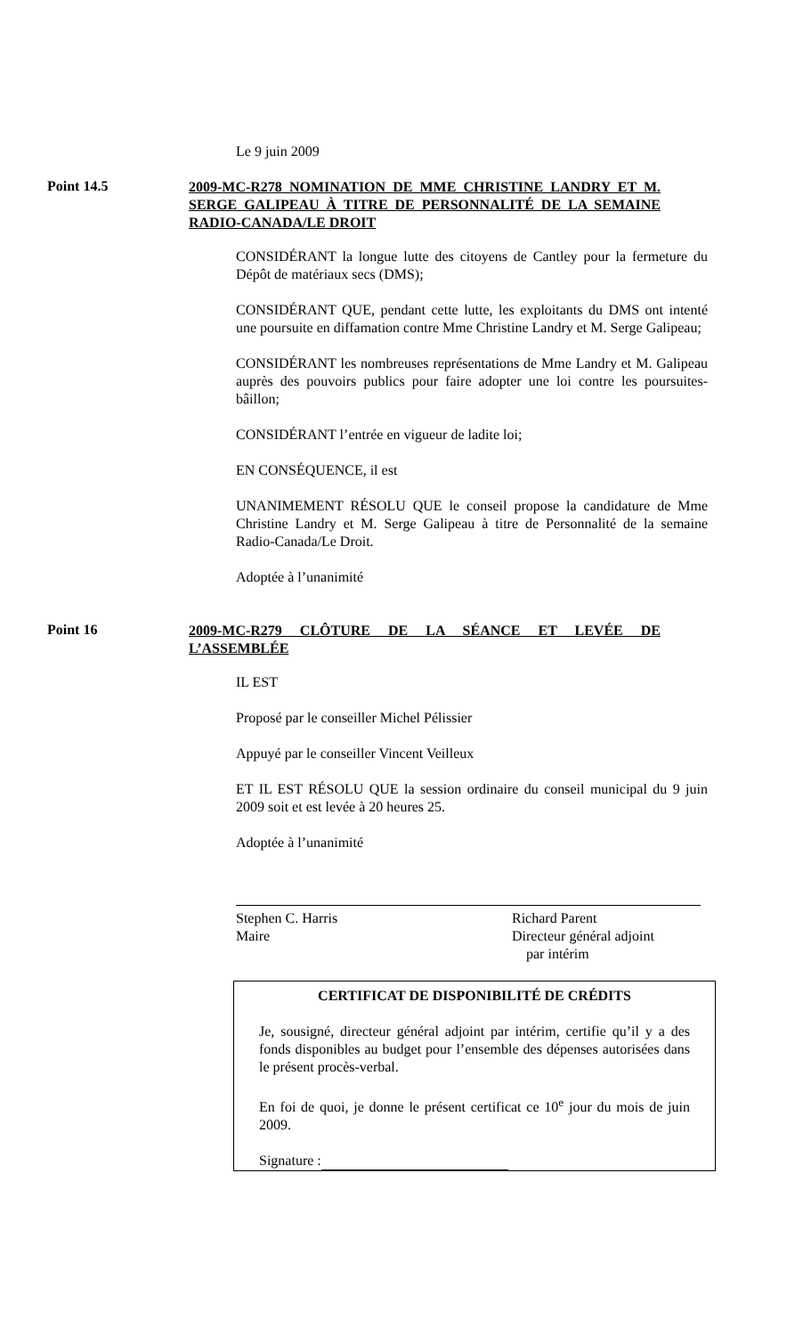Le 9 juin 2009
Point 14.5
2009-MC-R278 NOMINATION DE MME CHRISTINE LANDRY ET M. SERGE GALIPEAU À TITRE DE PERSONNALITÉ DE LA SEMAINE RADIO-CANADA/LE DROIT
CONSIDÉRANT la longue lutte des citoyens de Cantley pour la fermeture du Dépôt de matériaux secs (DMS);
CONSIDÉRANT QUE, pendant cette lutte, les exploitants du DMS ont intenté une poursuite en diffamation contre Mme Christine Landry et M. Serge Galipeau;
CONSIDÉRANT les nombreuses représentations de Mme Landry et M. Galipeau auprès des pouvoirs publics pour faire adopter une loi contre les poursuites-bâillon;
CONSIDÉRANT l’entrée en vigueur de ladite loi;
EN CONSÉQUENCE, il est
UNANIMEMENT RÉSOLU QUE le conseil propose la candidature de Mme Christine Landry et M. Serge Galipeau à titre de Personnalité de la semaine Radio-Canada/Le Droit.
Adoptée à l’unanimité
Point 16
2009-MC-R279 CLÔTURE DE LA SÉANCE ET LEVÉE DE L’ASSEMBLÉE
IL EST
Proposé par le conseiller Michel Pélissier
Appuyé par le conseiller Vincent Veilleux
ET IL EST RÉSOLU QUE la session ordinaire du conseil municipal du 9 juin 2009 soit et est levée à 20 heures 25.
Adoptée à l’unanimité
Stephen C. Harris
Maire
Richard Parent
Directeur général adjoint
par intérim
CERTIFICAT DE DISPONIBILITÉ DE CRÉDITS
Je, sousigné, directeur général adjoint par intérim, certifie qu’il y a des fonds disponibles au budget pour l’ensemble des dépenses autorisées dans le présent procès-verbal.
En foi de quoi, je donne le présent certificat ce 10<sup>e</sup> jour du mois de juin 2009.
Signature :